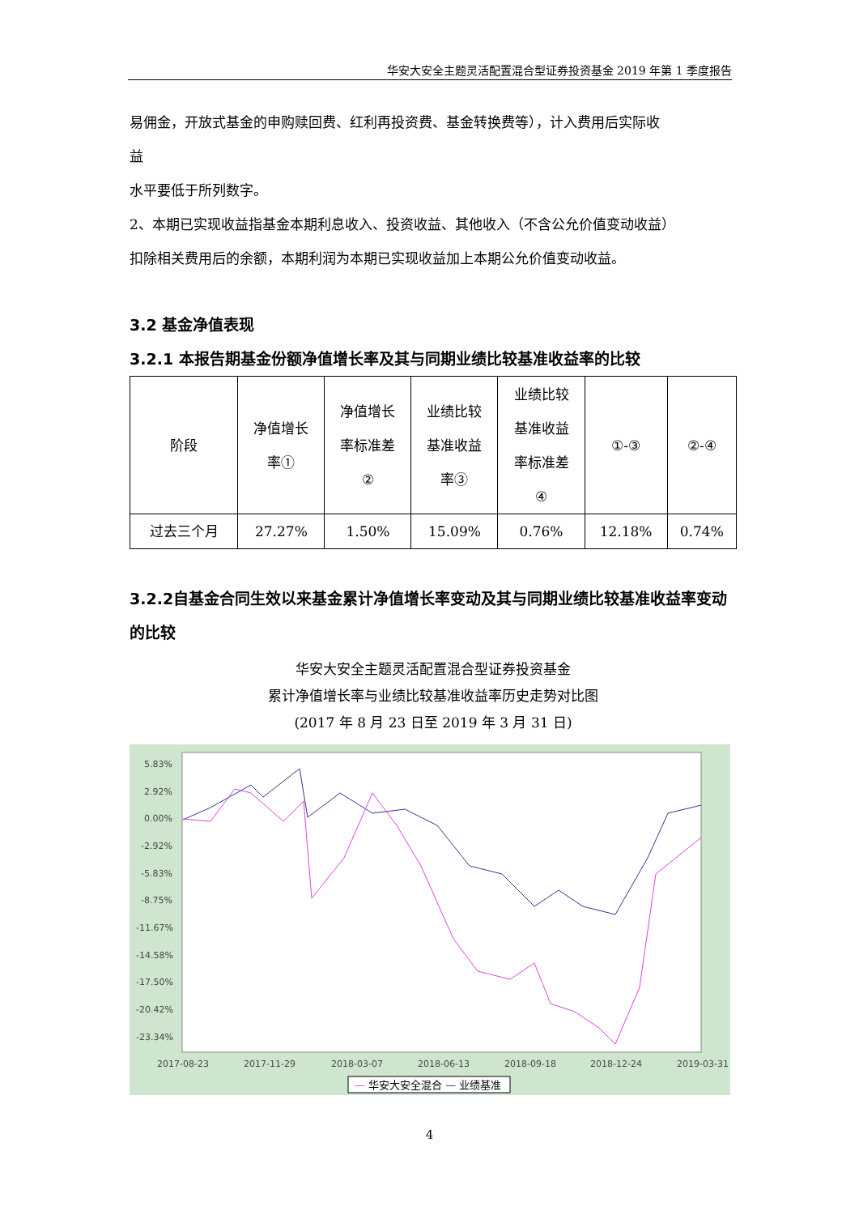华安大安全主题灵活配置混合型证券投资基金 2019 年第 1 季度报告
易佣金，开放式基金的申购赎回费、红利再投资费、基金转换费等），计入费用后实际收
益
水平要低于所列数字。
2、本期已实现收益指基金本期利息收入、投资收益、其他收入（不含公允价值变动收益）
扣除相关费用后的余额，本期利润为本期已实现收益加上本期公允价值变动收益。
3.2 基金净值表现
3.2.1 本报告期基金份额净值增长率及其与同期业绩比较基准收益率的比较
| 阶段 | 净值增长 率① | 净值增长 率标准差 ② | 业绩比较 基准收益 率③ | 业绩比较 基准收益 率标准差 ④ | ①-③ | ②-④ |
| --- | --- | --- | --- | --- | --- | --- |
| 过去三个月 | 27.27% | 1.50% | 15.09% | 0.76% | 12.18% | 0.74% |
3.2.2自基金合同生效以来基金累计净值增长率变动及其与同期业绩比较基准收益率变动的比较
华安大安全主题灵活配置混合型证券投资基金
累计净值增长率与业绩比较基准收益率历史走势对比图
(2017 年 8 月 23 日至 2019 年 3 月 31 日)
5.83%
2.92%
0.00%
-2.92%
-5.83%
-8.75%
-11.67%
-14.58%
-17.50%
-20.42%
-23.34%
2017-08-23
2017-11-29
2018-03-07
2018-06-13
2018-09-18
2018-12-24
2019-03-31
— 华安大安全混合 — 业绩基准
4